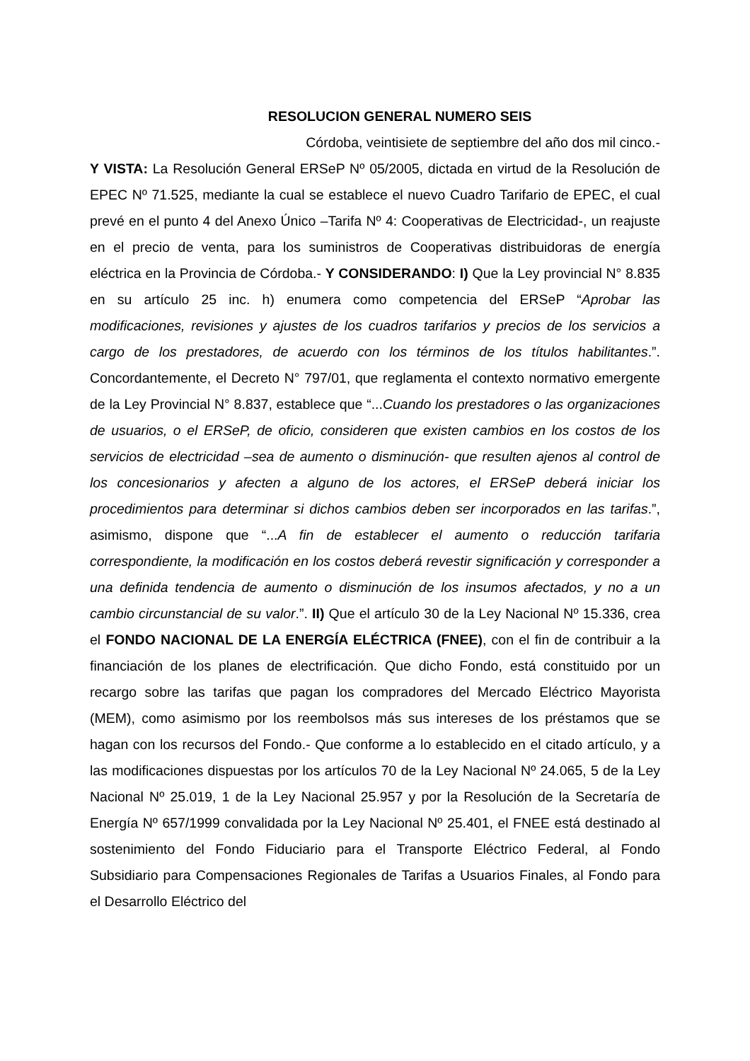RESOLUCION GENERAL NUMERO SEIS
Córdoba, veintisiete de septiembre del año dos mil cinco.-
Y VISTA: La Resolución General ERSeP Nº 05/2005, dictada en virtud de la Resolución de EPEC Nº 71.525, mediante la cual se establece el nuevo Cuadro Tarifario de EPEC, el cual prevé en el punto 4 del Anexo Único –Tarifa Nº 4: Cooperativas de Electricidad-, un reajuste en el precio de venta, para los suministros de Cooperativas distribuidoras de energía eléctrica en la Provincia de Córdoba.- Y CONSIDERANDO: I) Que la Ley provincial N° 8.835 en su artículo 25 inc. h) enumera como competencia del ERSeP “Aprobar las modificaciones, revisiones y ajustes de los cuadros tarifarios y precios de los servicios a cargo de los prestadores, de acuerdo con los términos de los títulos habilitantes.”. Concordantemente, el Decreto N° 797/01, que reglamenta el contexto normativo emergente de la Ley Provincial N° 8.837, establece que “...Cuando los prestadores o las organizaciones de usuarios, o el ERSeP, de oficio, consideren que existen cambios en los costos de los servicios de electricidad –sea de aumento o disminución- que resulten ajenos al control de los concesionarios y afecten a alguno de los actores, el ERSeP deberá iniciar los procedimientos para determinar si dichos cambios deben ser incorporados en las tarifas.”, asimismo, dispone que “...A fin de establecer el aumento o reducción tarifaria correspondiente, la modificación en los costos deberá revestir significación y corresponder a una definida tendencia de aumento o disminución de los insumos afectados, y no a un cambio circunstancial de su valor.”. II) Que el artículo 30 de la Ley Nacional Nº 15.336, crea el FONDO NACIONAL DE LA ENERGÍA ELÉCTRICA (FNEE), con el fin de contribuir a la financiación de los planes de electrificación. Que dicho Fondo, está constituido por un recargo sobre las tarifas que pagan los compradores del Mercado Eléctrico Mayorista (MEM), como asimismo por los reembolsos más sus intereses de los préstamos que se hagan con los recursos del Fondo.- Que conforme a lo establecido en el citado artículo, y a las modificaciones dispuestas por los artículos 70 de la Ley Nacional Nº 24.065, 5 de la Ley Nacional Nº 25.019, 1 de la Ley Nacional 25.957 y por la Resolución de la Secretaría de Energía Nº 657/1999 convalidada por la Ley Nacional Nº 25.401, el FNEE está destinado al sostenimiento del Fondo Fiduciario para el Transporte Eléctrico Federal, al Fondo Subsidiario para Compensaciones Regionales de Tarifas a Usuarios Finales, al Fondo para el Desarrollo Eléctrico del